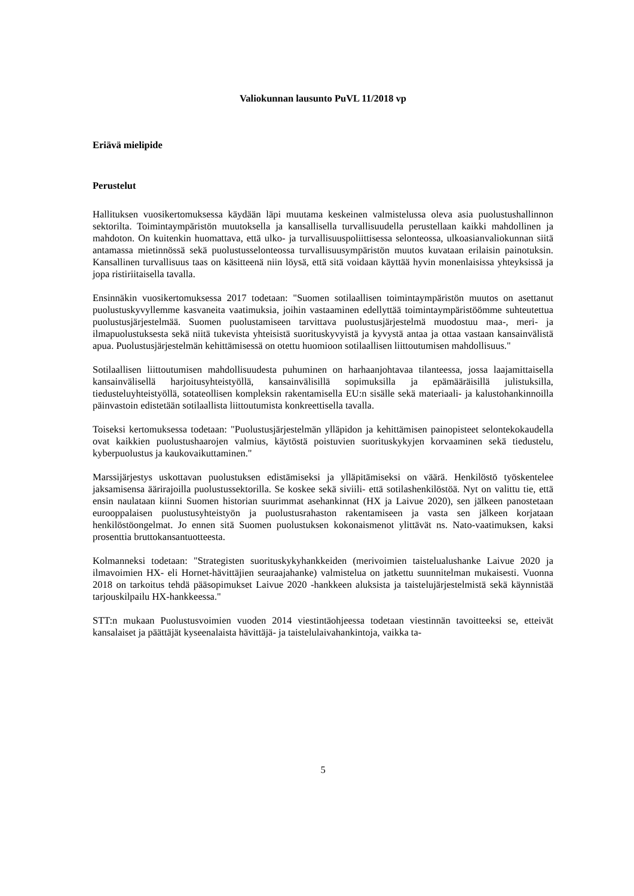Valiokunnan lausunto PuVL 11/2018 vp
Eriävä mielipide
Perustelut
Hallituksen vuosikertomuksessa käydään läpi muutama keskeinen valmistelussa oleva asia puolustushallinnon sektorilta. Toimintaympäristön muutoksella ja kansallisella turvallisuudella perustellaan kaikki mahdollinen ja mahdoton. On kuitenkin huomattava, että ulko- ja turvallisuuspoliittisessa selonteossa, ulkoasianvaliokunnan siitä antamassa mietinnössä sekä puolustusselonteossa turvallisuusympäristön muutos kuvataan erilaisin painotuksin. Kansallinen turvallisuus taas on käsitteenä niin löysä, että sitä voidaan käyttää hyvin monenlaisissa yhteyksissä ja jopa ristiriitaisella tavalla.
Ensinnäkin vuosikertomuksessa 2017 todetaan: "Suomen sotilaallisen toimintaympäristön muutos on asettanut puolustuskyvyllemme kasvaneita vaatimuksia, joihin vastaaminen edellyttää toimintaympäristöömme suhteutettua puolustusjärjestelmää. Suomen puolustamiseen tarvittava puolustusjärjestelmä muodostuu maa-, meri- ja ilmapuolustuksesta sekä niitä tukevista yhteisistä suorituskyvyistä ja kyvystä antaa ja ottaa vastaan kansainvälistä apua. Puolustusjärjestelmän kehittämisessä on otettu huomioon sotilaallisen liittoutumisen mahdollisuus."
Sotilaallisen liittoutumisen mahdollisuudesta puhuminen on harhaanjohtavaa tilanteessa, jossa laajamittaisella kansainvälisellä harjoitusyhteistyöllä, kansainvälisillä sopimuksilla ja epämääräisillä julistuksilla, tiedusteluyhteistyöllä, sotateollisen kompleksin rakentamisella EU:n sisälle sekä materiaali- ja kalustohankinnoilla päinvastoin edistetään sotilaallista liittoutumista konkreettisella tavalla.
Toiseksi kertomuksessa todetaan: "Puolustusjärjestelmän ylläpidon ja kehittämisen painopisteet selontekokaudella ovat kaikkien puolustushaarojen valmius, käytöstä poistuvien suorituskykyjen korvaaminen sekä tiedustelu, kyberpuolustus ja kaukovaikuttaminen."
Marssijärjestys uskottavan puolustuksen edistämiseksi ja ylläpitämiseksi on väärä. Henkilöstö työskentelee jaksamisensa äärirajoilla puolustussektorilla. Se koskee sekä siviili- että sotilashenkilöstöä. Nyt on valittu tie, että ensin naulataan kiinni Suomen historian suurimmat asehankinnat (HX ja Laivue 2020), sen jälkeen panostetaan eurooppalaisen puolustusyhteistyön ja puolustusrahaston rakentamiseen ja vasta sen jälkeen korjataan henkilöstöongelmat. Jo ennen sitä Suomen puolustuksen kokonaismenot ylittävät ns. Nato-vaatimuksen, kaksi prosenttia bruttokansantuotteesta.
Kolmanneksi todetaan: "Strategisten suorituskykyhankkeiden (merivoimien taistelualushanke Laivue 2020 ja ilmavoimien HX- eli Hornet-hävittäjien seuraajahanke) valmistelua on jatkettu suunnitelman mukaisesti. Vuonna 2018 on tarkoitus tehdä pääsopimukset Laivue 2020 -hankkeen aluksista ja taistelujärjestelmistä sekä käynnistää tarjouskilpailu HX-hankkeessa."
STT:n mukaan Puolustusvoimien vuoden 2014 viestintäohjeessa todetaan viestinnän tavoitteeksi se, etteivät kansalaiset ja päättäjät kyseenalaista hävittäjä- ja taistelulaivahankintoja, vaikka ta-
5